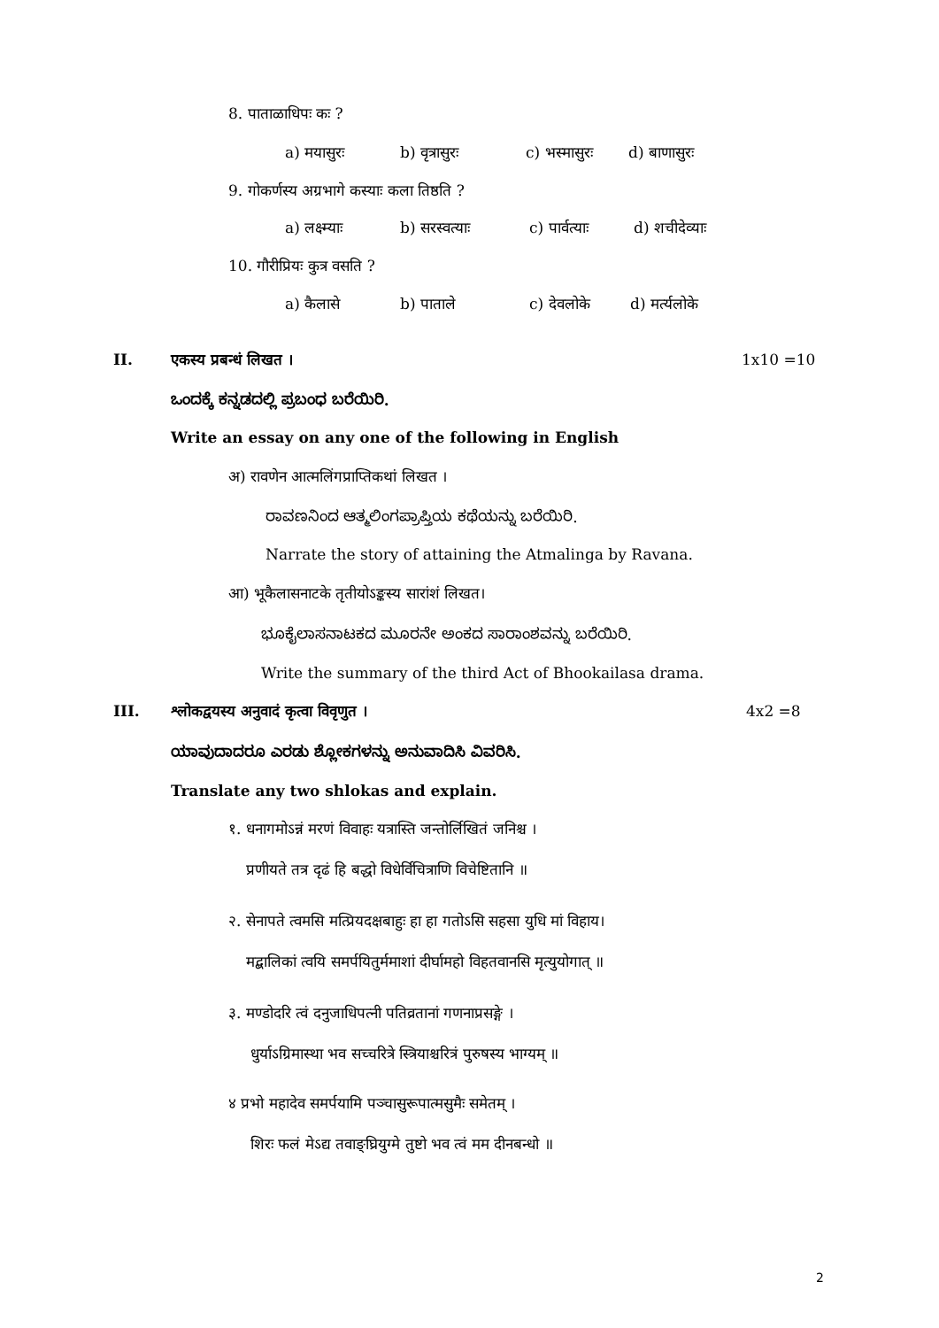8. पाताळाधिपः कः ?
a) मयासुरः b) वृत्रासुरः c) भस्मासुरः d) बाणासुरः
9. गोकर्णस्य अग्रभागे कस्याः कला तिष्ठति ?
a) लक्ष्म्याः b) सरस्वत्याः c) पार्वत्याः d) शचीदेव्याः
10. गौरीप्रियः कुत्र वसति ?
a) कैलासे b) पाताले c) देवलोके d) मर्त्यलोके
II. एकस्य प्रबन्धं लिखत । 1x10 =10
ಒಂದಕ್ಕೆ ಕನ್ನಡದಲ್ಲಿ ಪ್ರಬಂಧ ಬರೆಯಿರಿ.
Write an essay on any one of the following in English
अ) रावणेन आत्मलिंगप्राप्तिकथां लिखत ।
ರಾವಣನಿಂದ ಆತ್ಮಲಿಂಗಪ್ರಾಪ್ತಿಯ ಕಥೆಯನ್ನು ಬರೆಯಿರಿ.
Narrate the story of attaining the Atmalinga by Ravana.
आ) भूकैलासनाटके तृतीयोऽङ्कस्य सारांशं लिखत।
ಭೂಕೈಲಾಸನಾಟಕದ ಮೂರನೇ ಅಂಕದ ಸಾರಾಂಶವನ್ನು ಬರೆಯಿರಿ.
Write the summary of the third Act of Bhookailasa drama.
III. श्लोकद्वयस्य अनुवादं कृत्वा विवृणुत । 4x2 =8
ಯಾವುದಾದರೂ ಎರಡು ಶ್ಲೋಕಗಳನ್ನು ಅನುವಾದಿಸಿ ವಿವರಿಸಿ.
Translate any two shlokas and explain.
१. धनागमोऽन्नं मरणं विवाहः यत्रास्ति जन्तोर्लिखितं जनिश्च ।
प्रणीयते तत्र दृढं हि बद्धो विधेर्विचित्राणि विचेष्टितानि ॥
२. सेनापते त्वमसि मत्प्रियदक्षबाहुः हा हा गतोऽसि सहसा युधि मां विहाय।
मद्बालिकां त्वयि समर्पयितुर्ममाशां दीर्घामहो विहतवानसि मृत्युयोगात् ॥
३. मण्डोदरि त्वं दनुजाधिपत्नी पतिव्रतानां गणनाप्रसङ्गे ।
धुर्याऽग्रिमास्था भव सच्चरित्रे स्त्रियाश्चरित्रं पुरुषस्य भाग्यम् ॥
४ प्रभो महादेव समर्पयामि पञ्चासुरूपात्मसुमैः समेतम् ।
शिरः फलं मेऽद्य तवाङ्घ्रियुग्मे तुष्टो भव त्वं मम दीनबन्धो ॥
2